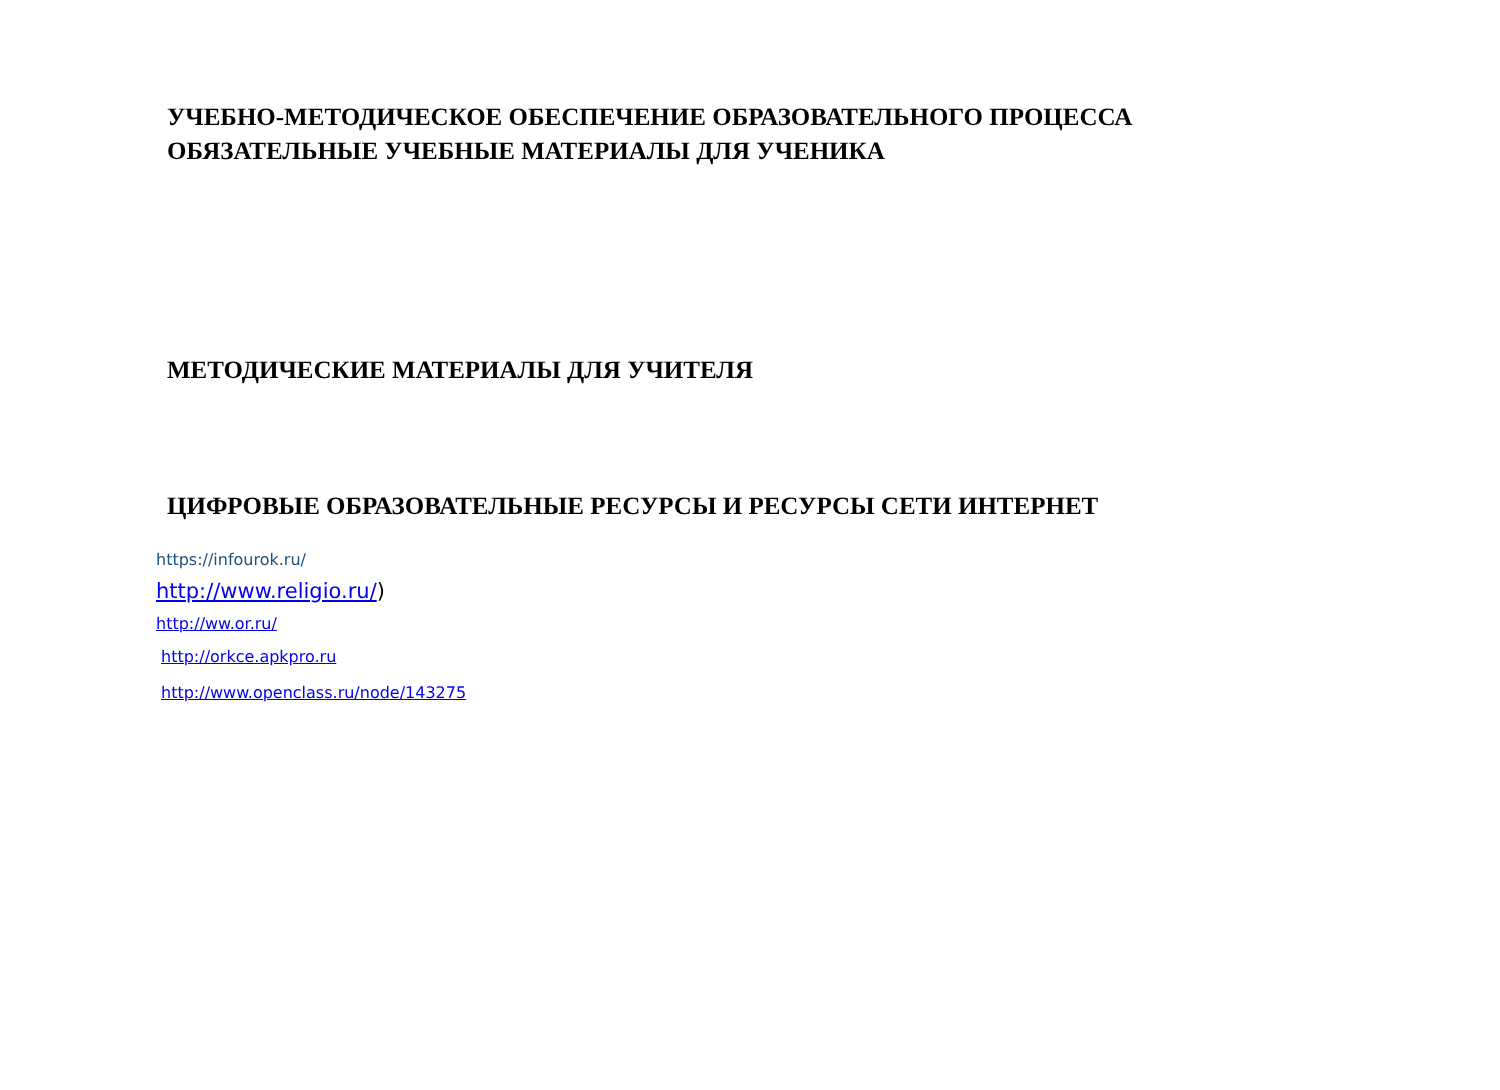УЧЕБНО-МЕТОДИЧЕСКОЕ ОБЕСПЕЧЕНИЕ ОБРАЗОВАТЕЛЬНОГО ПРОЦЕССА
ОБЯЗАТЕЛЬНЫЕ УЧЕБНЫЕ МАТЕРИАЛЫ ДЛЯ УЧЕНИКА
МЕТОДИЧЕСКИЕ МАТЕРИАЛЫ ДЛЯ УЧИТЕЛЯ
ЦИФРОВЫЕ ОБРАЗОВАТЕЛЬНЫЕ РЕСУРСЫ И РЕСУРСЫ СЕТИ ИНТЕРНЕТ
https://infourok.ru/
http://www.religio.ru/)
http://ww.or.ru/
http://orkce.apkpro.ru
http://www.openclass.ru/node/143275